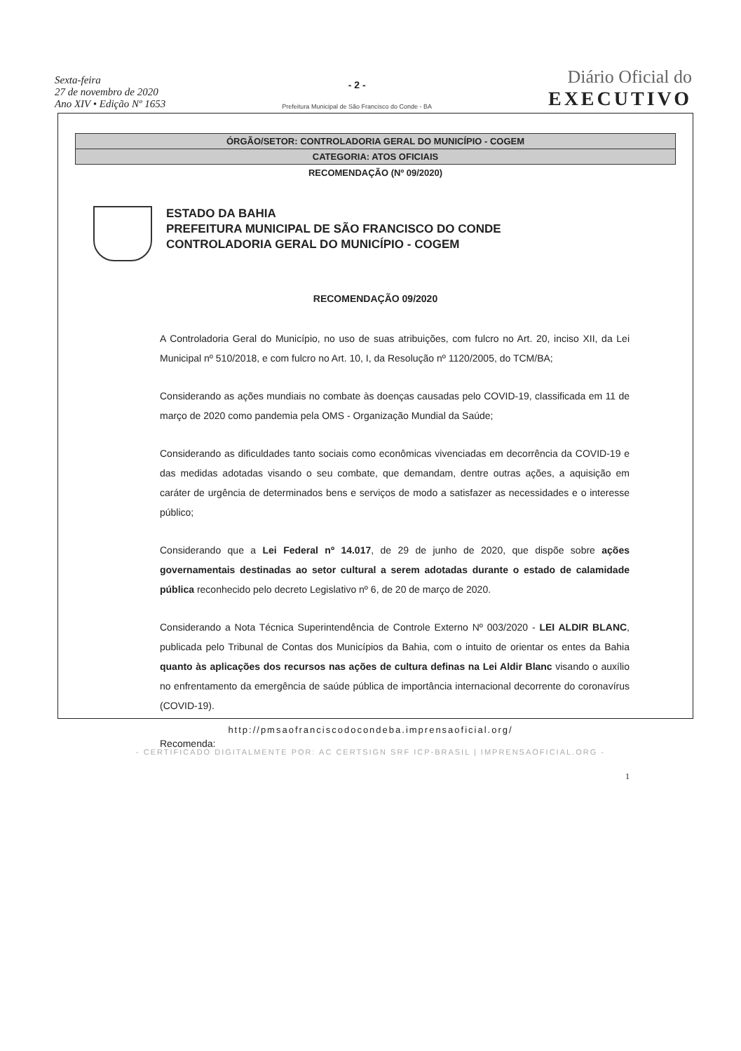Sexta-feira
27 de novembro de 2020
Ano XIV • Edição Nº 1653
- 2 -
Prefeitura Municipal de São Francisco do Conde - BA
Diário Oficial do
EXECUTIVO
ÓRGÃO/SETOR: CONTROLADORIA GERAL DO MUNICÍPIO - COGEM
CATEGORIA: ATOS OFICIAIS
RECOMENDAÇÃO (Nº 09/2020)
ESTADO DA BAHIA
PREFEITURA MUNICIPAL DE SÃO FRANCISCO DO CONDE
CONTROLADORIA GERAL DO MUNICÍPIO - COGEM
RECOMENDAÇÃO 09/2020
A Controladoria Geral do Município, no uso de suas atribuições, com fulcro no Art. 20, inciso XII, da Lei Municipal nº 510/2018, e com fulcro no Art. 10, I, da Resolução nº 1120/2005, do TCM/BA;
Considerando as ações mundiais no combate às doenças causadas pelo COVID-19, classificada em 11 de março de 2020 como pandemia pela OMS - Organização Mundial da Saúde;
Considerando as dificuldades tanto sociais como econômicas vivenciadas em decorrência da COVID-19 e das medidas adotadas visando o seu combate, que demandam, dentre outras ações, a aquisição em caráter de urgência de determinados bens e serviços de modo a satisfazer as necessidades e o interesse público;
Considerando que a Lei Federal nº 14.017, de 29 de junho de 2020, que dispõe sobre ações governamentais destinadas ao setor cultural a serem adotadas durante o estado de calamidade pública reconhecido pelo decreto Legislativo nº 6, de 20 de março de 2020.
Considerando a Nota Técnica Superintendência de Controle Externo Nº 003/2020 - LEI ALDIR BLANC, publicada pelo Tribunal de Contas dos Municípios da Bahia, com o intuito de orientar os entes da Bahia quanto às aplicações dos recursos nas ações de cultura definas na Lei Aldir Blanc visando o auxílio no enfrentamento da emergência de saúde pública de importância internacional decorrente do coronavírus (COVID-19).
Recomenda:
1
http://pmsaofranciscodocondeba.imprensaoficial.org/
- CERTIFICADO DIGITALMENTE POR: AC CERTSIGN SRF ICP-BRASIL | IMPRENSAOFICIAL.ORG -